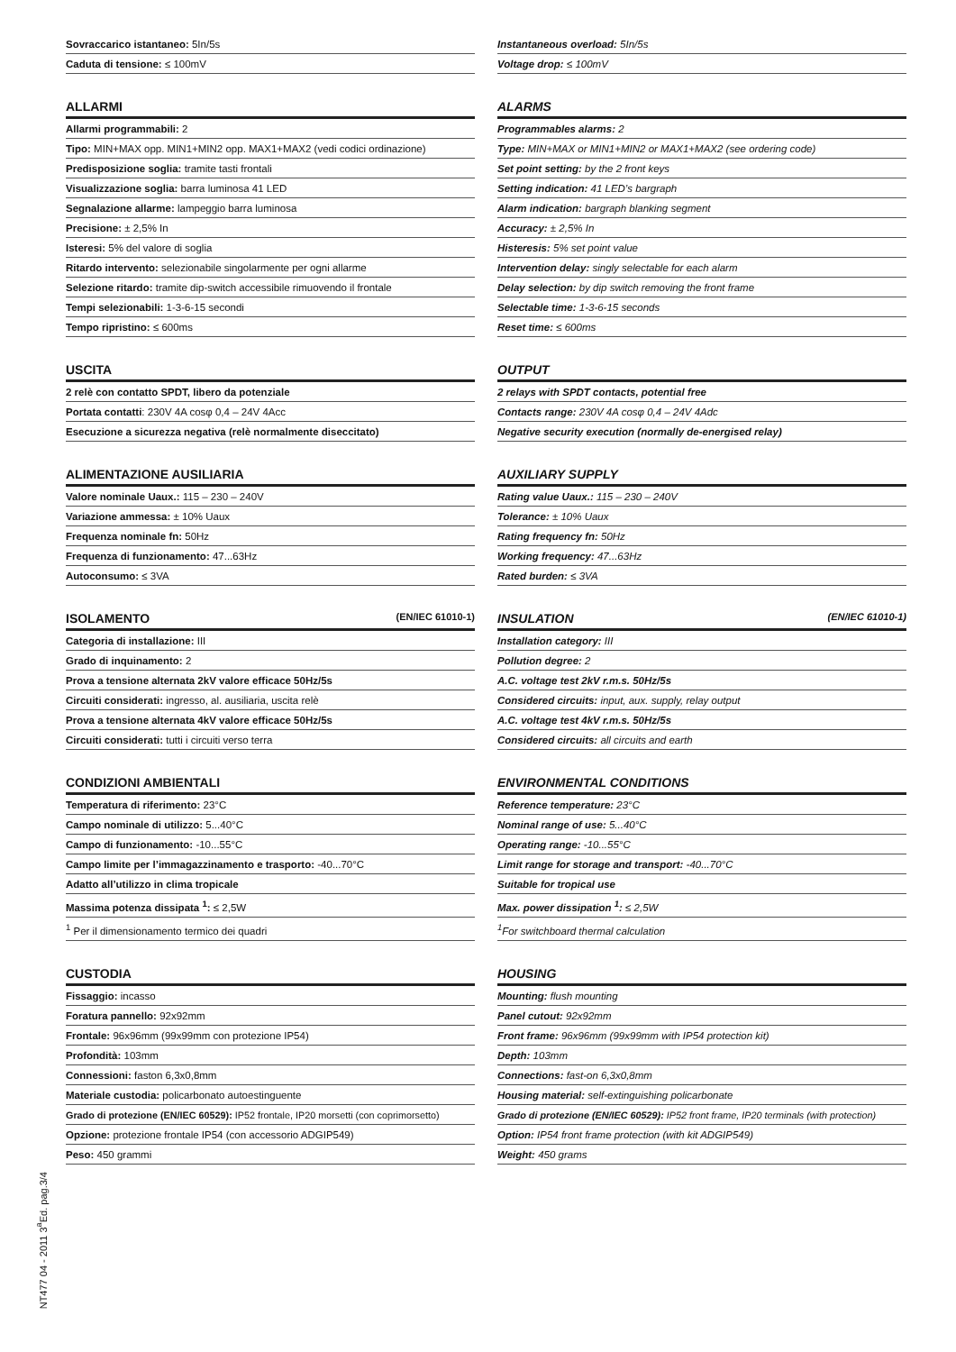Sovraccarico istantaneo: 5In/5s
Caduta di tensione: ≤ 100mV
ALLARMI
Allarmi programmabili: 2
Tipo: MIN+MAX opp. MIN1+MIN2 opp. MAX1+MAX2 (vedi codici ordinazione)
Predisposizione soglia: tramite tasti frontali
Visualizzazione soglia: barra luminosa 41 LED
Segnalazione allarme: lampeggio barra luminosa
Precisione: ± 2,5% In
Isteresi: 5% del valore di soglia
Ritardo intervento: selezionabile singolarmente per ogni allarme
Selezione ritardo: tramite dip-switch accessibile rimuovendo il frontale
Tempi selezionabili: 1-3-6-15 secondi
Tempo ripristino: ≤ 600ms
USCITA
2 relè con contatto SPDT, libero da potenziale
Portata contatti: 230V 4A cosφ 0,4 – 24V 4Acc
Esecuzione a sicurezza negativa (relè normalmente diseccitato)
ALIMENTAZIONE AUSILIARIA
Valore nominale Uaux.: 115 – 230 – 240V
Variazione ammessa: ± 10% Uaux
Frequenza nominale fn: 50Hz
Frequenza di funzionamento: 47...63Hz
Autoconsumo: ≤ 3VA
ISOLAMENTO (EN/IEC 61010-1)
Categoria di installazione: III
Grado di inquinamento: 2
Prova a tensione alternata 2kV valore efficace 50Hz/5s
Circuiti considerati: ingresso, al. ausiliaria, uscita relè
Prova a tensione alternata 4kV valore efficace 50Hz/5s
Circuiti considerati: tutti i circuiti verso terra
CONDIZIONI AMBIENTALI
Temperatura di riferimento: 23°C
Campo nominale di utilizzo: 5...40°C
Campo di funzionamento: -10...55°C
Campo limite per l’immagazzinamento e trasporto: -40...70°C
Adatto all’utilizzo in clima tropicale
Massima potenza dissipata <sup>1</sup>: ≤ 2,5W
<sup>1</sup> Per il dimensionamento termico dei quadri
CUSTODIA
Fissaggio: incasso
Foratura pannello: 92x92mm
Frontale: 96x96mm (99x99mm con protezione IP54)
Profondità: 103mm
Connessioni: faston 6,3x0,8mm
Materiale custodia: policarbonato autoestinguente
Grado di protezione (EN/IEC 60529): IP52 frontale, IP20 morsetti (con coprimorsetto)
Opzione: protezione frontale IP54 (con accessorio ADGIP549)
Peso: 450 grammi
Instantaneous overload: 5In/5s
Voltage drop: ≤ 100mV
ALARMS
Programmables alarms: 2
Type: MIN+MAX or MIN1+MIN2 or MAX1+MAX2 (see ordering code)
Set point setting: by the 2 front keys
Setting indication: 41 LED’s bargraph
Alarm indication: bargraph blanking segment
Accuracy: ± 2,5% In
Histeresis: 5% set point value
Intervention delay: singly selectable for each alarm
Delay selection: by dip switch removing the front frame
Selectable time: 1-3-6-15 seconds
Reset time: ≤ 600ms
OUTPUT
2 relays with SPDT contacts, potential free
Contacts range: 230V 4A cosφ 0,4 – 24V 4Adc
Negative security execution (normally de-energised relay)
AUXILIARY SUPPLY
Rating value Uaux.: 115 – 230 – 240V
Tolerance: ± 10% Uaux
Rating frequency fn: 50Hz
Working frequency: 47...63Hz
Rated burden: ≤ 3VA
INSULATION (EN/IEC 61010-1)
Installation category: III
Pollution degree: 2
A.C. voltage test 2kV r.m.s. 50Hz/5s
Considered circuits: input, aux. supply, relay output
A.C. voltage test 4kV r.m.s. 50Hz/5s
Considered circuits: all circuits and earth
ENVIRONMENTAL CONDITIONS
Reference temperature: 23°C
Nominal range of use: 5...40°C
Operating range: -10...55°C
Limit range for storage and transport: -40...70°C
Suitable for tropical use
Max. power dissipation <sup>1</sup>: ≤ 2,5W
<sup>1</sup> For switchboard thermal calculation
HOUSING
Mounting: flush mounting
Panel cutout: 92x92mm
Front frame: 96x96mm (99x99mm with IP54 protection kit)
Depth: 103mm
Connections: fast-on 6,3x0,8mm
Housing material: self-extinguishing policarbonate
Grado di protezione (EN/IEC 60529): IP52 front frame, IP20 terminals (with protection)
Option: IP54 front frame protection (with kit ADGIP549)
Weight: 450 grams
NT477 04 - 2011 3<sup>a</sup>Ed. pag.3/4